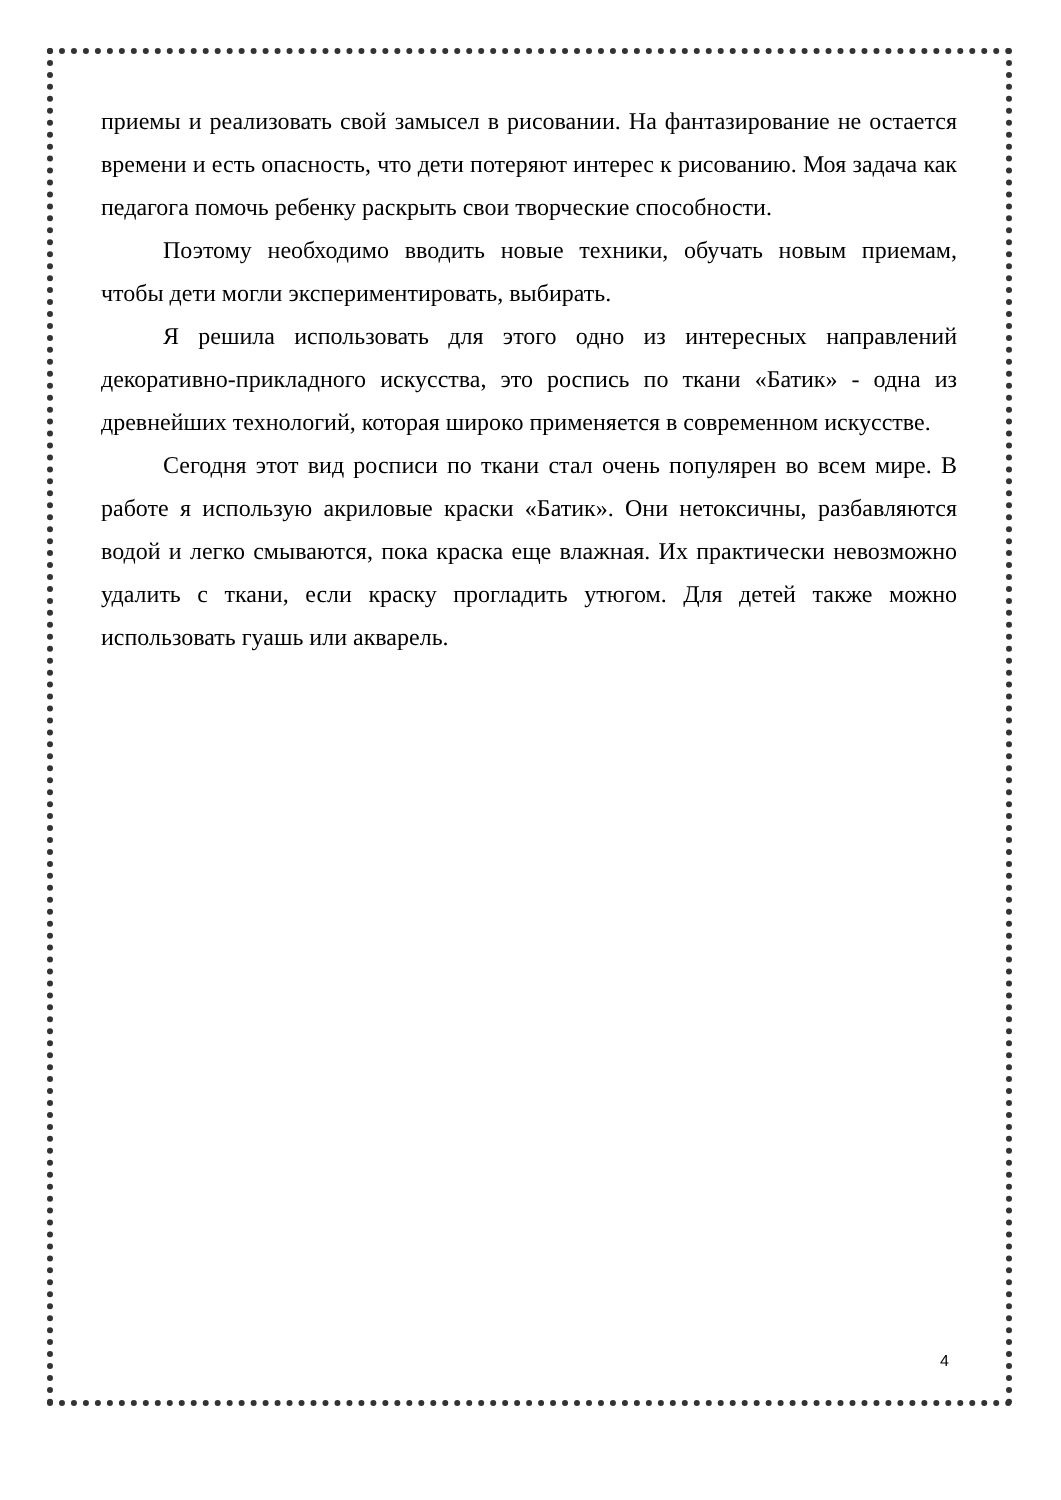приемы и реализовать свой замысел в рисовании. На фантазирование не остается времени и есть опасность, что дети потеряют интерес к рисованию. Моя задача как педагога помочь ребенку раскрыть свои творческие способности.
Поэтому необходимо вводить новые техники, обучать новым приемам, чтобы дети могли экспериментировать, выбирать.
Я решила использовать для этого одно из интересных направлений декоративно-прикладного искусства, это роспись по ткани «Батик» - одна из древнейших технологий, которая широко применяется в современном искусстве.
Сегодня этот вид росписи по ткани стал очень популярен во всем мире. В работе я использую акриловые краски «Батик». Они нетоксичны, разбавляются водой и легко смываются, пока краска еще влажная. Их практически невозможно удалить с ткани, если краску прогладить утюгом. Для детей также можно использовать гуашь или акварель.
4